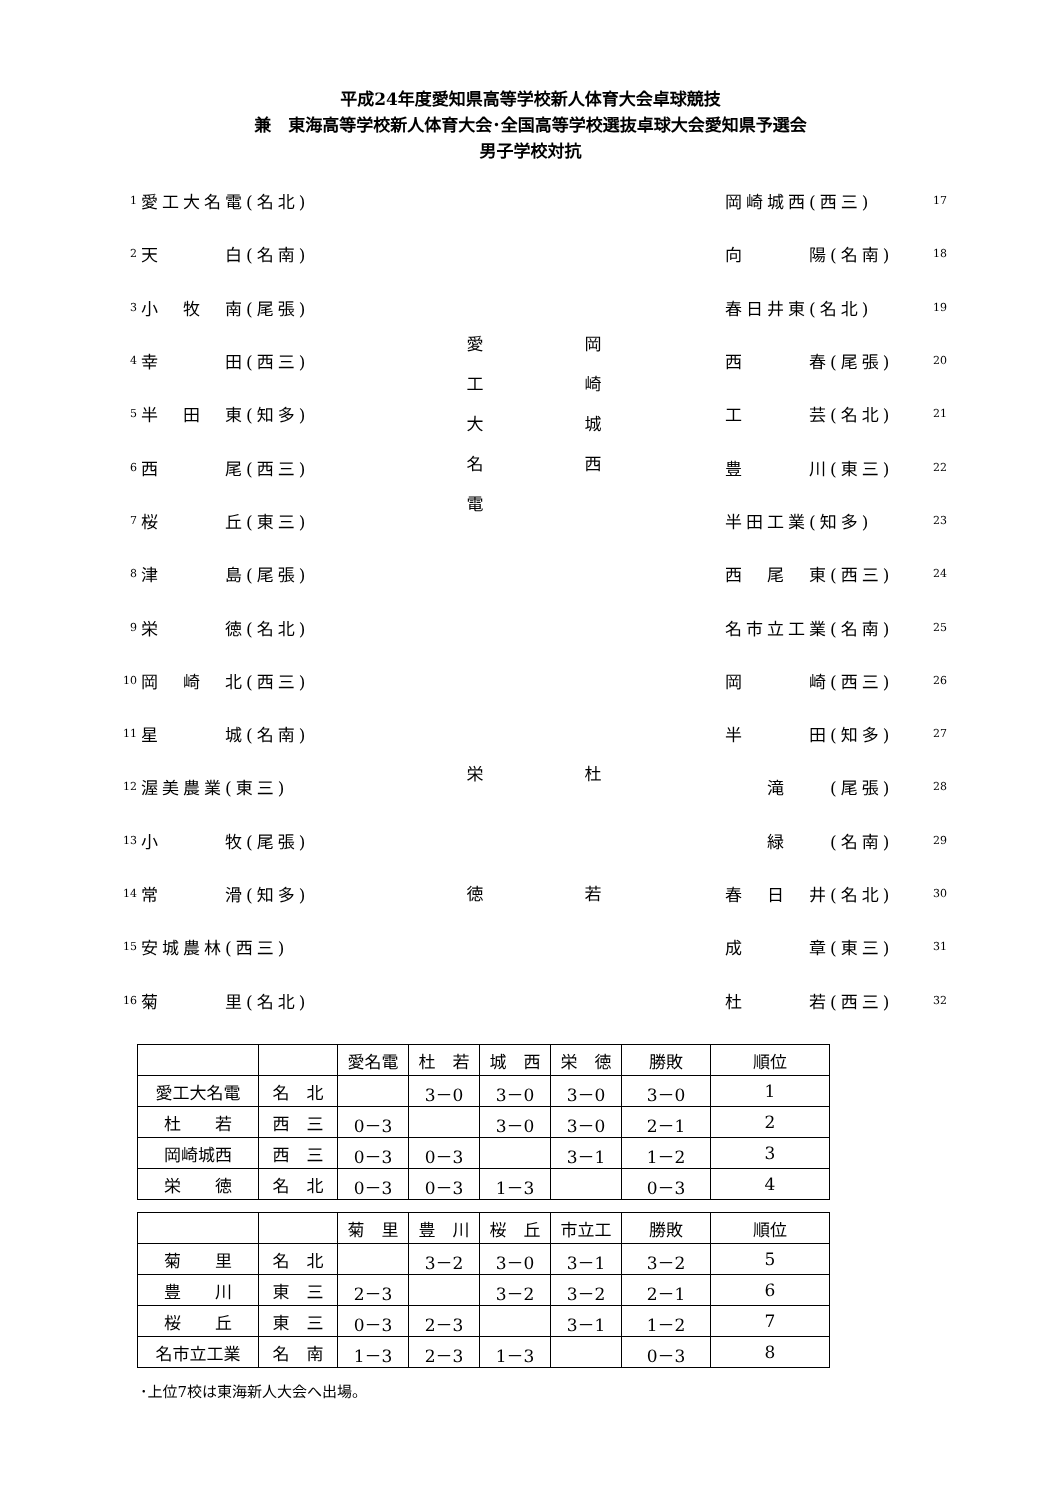平成24年度愛知県高等学校新人体育大会卓球競技
兼　東海高等学校新人体育大会･全国高等学校選抜卓球大会愛知県予選会
男子学校対抗
1 愛工大名電(名北)
2 天　　　白(名南)
3 小　牧　南(尾張)
4 幸　　　田(西三)
5 半　田　東(知多)
6 西　　　尾(西三)
7 桜　　　丘(東三)
8 津　　　島(尾張)
9 栄　　　徳(名北)
10 岡　崎　北(西三)
11 星　　　城(名南)
12 渥美農業(東三)
13 小　　　牧(尾張)
14 常　　　滑(知多)
15 安城農林(西三)
16 菊　　　里(名北)
愛
工
大
名
電
岡
崎
城
西
栄
徳
杜
若
岡崎城西(西三) 17
向　　　陽(名南) 18
春日井東(名北) 19
西　　　春(尾張) 20
工　　　芸(名北) 21
豊　　　川(東三) 22
半田工業(知多) 23
西　尾　東(西三) 24
名市立工業(名南) 25
岡　　　崎(西三) 26
半　　　田(知多) 27
　　滝　　(尾張) 28
　　緑　　(名南) 29
春　日　井(名北) 30
成　　　章(東三) 31
杜　　　若(西三) 32
| | | 愛名電 | 杜 若 | 城 西 | 栄 徳 | 勝敗 | 順位 |
| 愛工大名電 | 名 北 | | 3－0 | 3－0 | 3－0 | 3－0 | 1 |
| 杜 若 | 西 三 | 0－3 | | 3－0 | 3－0 | 2－1 | 2 |
| 岡崎城西 | 西 三 | 0－3 | 0－3 | | 3－1 | 1－2 | 3 |
| 栄 徳 | 名 北 | 0－3 | 0－3 | 1－3 | | 0－3 | 4 |
| | | 菊 里 | 豊 川 | 桜 丘 | 市立工 | 勝敗 | 順位 |
| 菊 里 | 名 北 | | 3－2 | 3－0 | 3－1 | 3－2 | 5 |
| 豊 川 | 東 三 | 2－3 | | 3－2 | 3－2 | 2－1 | 6 |
| 桜 丘 | 東 三 | 0－3 | 2－3 | | 3－1 | 1－2 | 7 |
| 名市立工業 | 名 南 | 1－3 | 2－3 | 1－3 | | 0－3 | 8 |
･上位7校は東海新人大会へ出場。